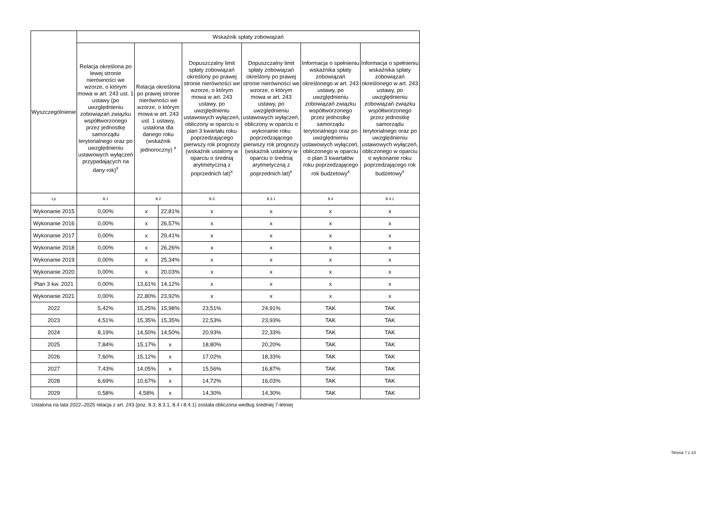| Wyszczególnienie | Wskaźnik spłaty zobowiązań | | | | | | |
| --- | --- | --- | --- | --- | --- | --- | --- |
| | Relacja określona po lewej stronie nierówności we wzorze, o którym mowa w art. 243 ust. 1 ustawy (po uwzględnieniu zobowiązań związku współtworzonego przez jednostkę samorządu terytorialnego oraz po uwzględnieniu ustawowych wyłączeń przypadających na dany rok)<sup>x</sup> | Relacja określona po prawej stronie nierówności we wzorze, o którym mowa w art. 243 ust. 1 ustawy, ustalona dla danego roku (wskaźnik jednoroczny) <sup>x</sup> | | Dopuszczalny limit spłaty zobowiązań określony po prawej stronie nierówności we wzorze, o którym mowa w art. 243 ustawy, po uwzględnieniu ustawowych wyłączeń, obliczony w oparciu o plan 3 kwartału roku poprzedzającego pierwszy rok prognozy (wskaźnik ustalony w oparciu o średnią arytmetyczną z poprzednich lat)<sup>x</sup> | Dopuszczalny limit spłaty zobowiązań określony po prawej stronie nierówności we wzorze, o którym mowa w art. 243 ustawy, po uwzględnieniu ustawowych wyłączeń, obliczony w oparciu o wykonanie roku poprzedzającego pierwszy rok prognozy (wskaźnik ustalony w oparciu o średnią arytmetyczną z poprzednich lat)<sup>x</sup> | Informacja o spełnieniu wskaźnika spłaty zobowiązań określonego w art. 243 ustawy, po uwzględnieniu zobowiązań związku współtworzonego przez jednostkę samorządu terytorialnego oraz po uwzględnieniu ustawowych wyłączeń, obliczonego w oparciu o plan 3 kwartałów roku poprzedzającego rok budżetowy<sup>x</sup> | Informacja o spełnieniu wskaźnika spłaty zobowiązań określonego w art. 243 ustawy, po uwzględnieniu zobowiązań związku współtworzonego przez jednostkę samorządu terytorialnego oraz po uwzględnieniu ustawowych wyłączeń, obliczonego w oparciu o wykonanie roku poprzedzającego rok budżetowy<sup>x</sup> |
| Lp | 8.1 | 8.2 | | 8.3 | 8.3.1 | 8.4 | 8.4.1 |
| Wykonanie 2015 | 0,00% | x | 22,81% | x | x | x | x |
| Wykonanie 2016 | 0,00% | x | 26,57% | x | x | x | x |
| Wykonanie 2017 | 0,00% | x | 29,41% | x | x | x | x |
| Wykonanie 2018 | 0,00% | x | 26,26% | x | x | x | x |
| Wykonanie 2019 | 0,00% | x | 25,34% | x | x | x | x |
| Wykonanie 2020 | 0,00% | x | 20,03% | x | x | x | x |
| Plan 3 kw. 2021 | 0,00% | 13,61% | 14,12% | x | x | x | x |
| Wykonanie 2021 | 0,00% | 22,80% | 23,92% | x | x | x | x |
| 2022 | 5,42% | 15,25% | 15,98% | 23,51% | 24,91% | TAK | TAK |
| 2023 | 4,51% | 15,35% | 15,35% | 22,53% | 23,93% | TAK | TAK |
| 2024 | 8,19% | 14,50% | 14,50% | 20,93% | 22,33% | TAK | TAK |
| 2025 | 7,84% | 15,17% | x | 18,80% | 20,20% | TAK | TAK |
| 2026 | 7,60% | 15,12% | x | 17,02% | 18,33% | TAK | TAK |
| 2027 | 7,43% | 14,05% | x | 15,56% | 16,87% | TAK | TAK |
| 2028 | 6,69% | 10,67% | x | 14,72% | 16,03% | TAK | TAK |
| 2029 | 0,58% | 4,58% | x | 14,30% | 14,30% | TAK | TAK |
Ustalona na lata 2022–2025 relacja z art. 243 (poz. 8.3, 8.3.1, 8.4 i 8.4.1) została obliczona według średniej 7-letniej
Strona 7 z 13